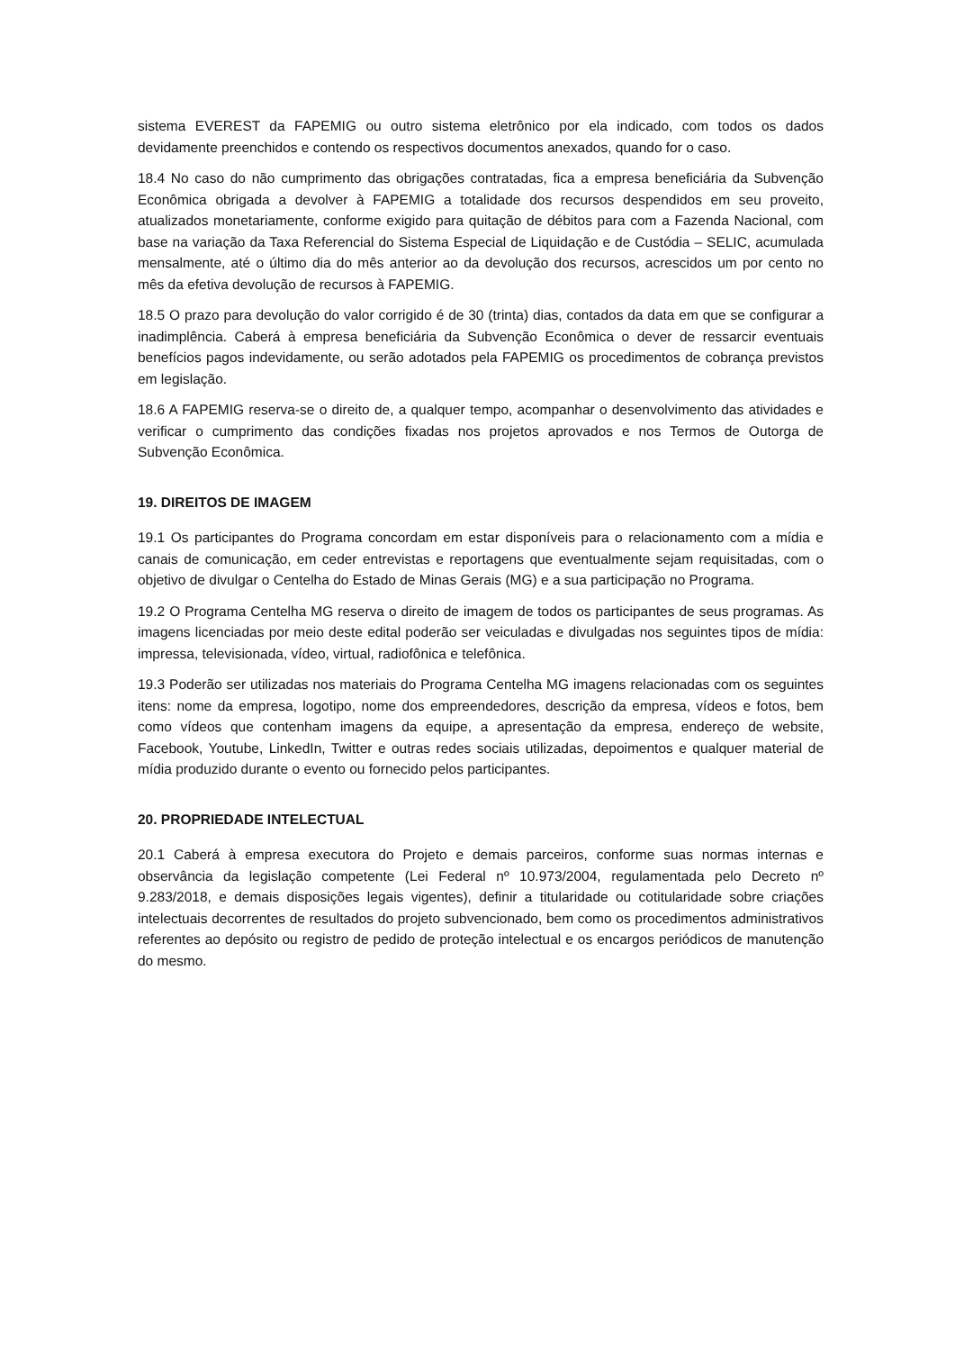sistema EVEREST da FAPEMIG ou outro sistema eletrônico por ela indicado, com todos os dados devidamente preenchidos e contendo os respectivos documentos anexados, quando for o caso.
18.4 No caso do não cumprimento das obrigações contratadas, fica a empresa beneficiária da Subvenção Econômica obrigada a devolver à FAPEMIG a totalidade dos recursos despendidos em seu proveito, atualizados monetariamente, conforme exigido para quitação de débitos para com a Fazenda Nacional, com base na variação da Taxa Referencial do Sistema Especial de Liquidação e de Custódia – SELIC, acumulada mensalmente, até o último dia do mês anterior ao da devolução dos recursos, acrescidos um por cento no mês da efetiva devolução de recursos à FAPEMIG.
18.5 O prazo para devolução do valor corrigido é de 30 (trinta) dias, contados da data em que se configurar a inadimplência. Caberá à empresa beneficiária da Subvenção Econômica o dever de ressarcir eventuais benefícios pagos indevidamente, ou serão adotados pela FAPEMIG os procedimentos de cobrança previstos em legislação.
18.6 A FAPEMIG reserva-se o direito de, a qualquer tempo, acompanhar o desenvolvimento das atividades e verificar o cumprimento das condições fixadas nos projetos aprovados e nos Termos de Outorga de Subvenção Econômica.
19. DIREITOS DE IMAGEM
19.1 Os participantes do Programa concordam em estar disponíveis para o relacionamento com a mídia e canais de comunicação, em ceder entrevistas e reportagens que eventualmente sejam requisitadas, com o objetivo de divulgar o Centelha do Estado de Minas Gerais (MG) e a sua participação no Programa.
19.2 O Programa Centelha MG reserva o direito de imagem de todos os participantes de seus programas. As imagens licenciadas por meio deste edital poderão ser veiculadas e divulgadas nos seguintes tipos de mídia: impressa, televisionada, vídeo, virtual, radiofônica e telefônica.
19.3 Poderão ser utilizadas nos materiais do Programa Centelha MG imagens relacionadas com os seguintes itens: nome da empresa, logotipo, nome dos empreendedores, descrição da empresa, vídeos e fotos, bem como vídeos que contenham imagens da equipe, a apresentação da empresa, endereço de website, Facebook, Youtube, LinkedIn, Twitter e outras redes sociais utilizadas, depoimentos e qualquer material de mídia produzido durante o evento ou fornecido pelos participantes.
20. PROPRIEDADE INTELECTUAL
20.1 Caberá à empresa executora do Projeto e demais parceiros, conforme suas normas internas e observância da legislação competente (Lei Federal nº 10.973/2004, regulamentada pelo Decreto nº 9.283/2018, e demais disposições legais vigentes), definir a titularidade ou cotitularidade sobre criações intelectuais decorrentes de resultados do projeto subvencionado, bem como os procedimentos administrativos referentes ao depósito ou registro de pedido de proteção intelectual e os encargos periódicos de manutenção do mesmo.